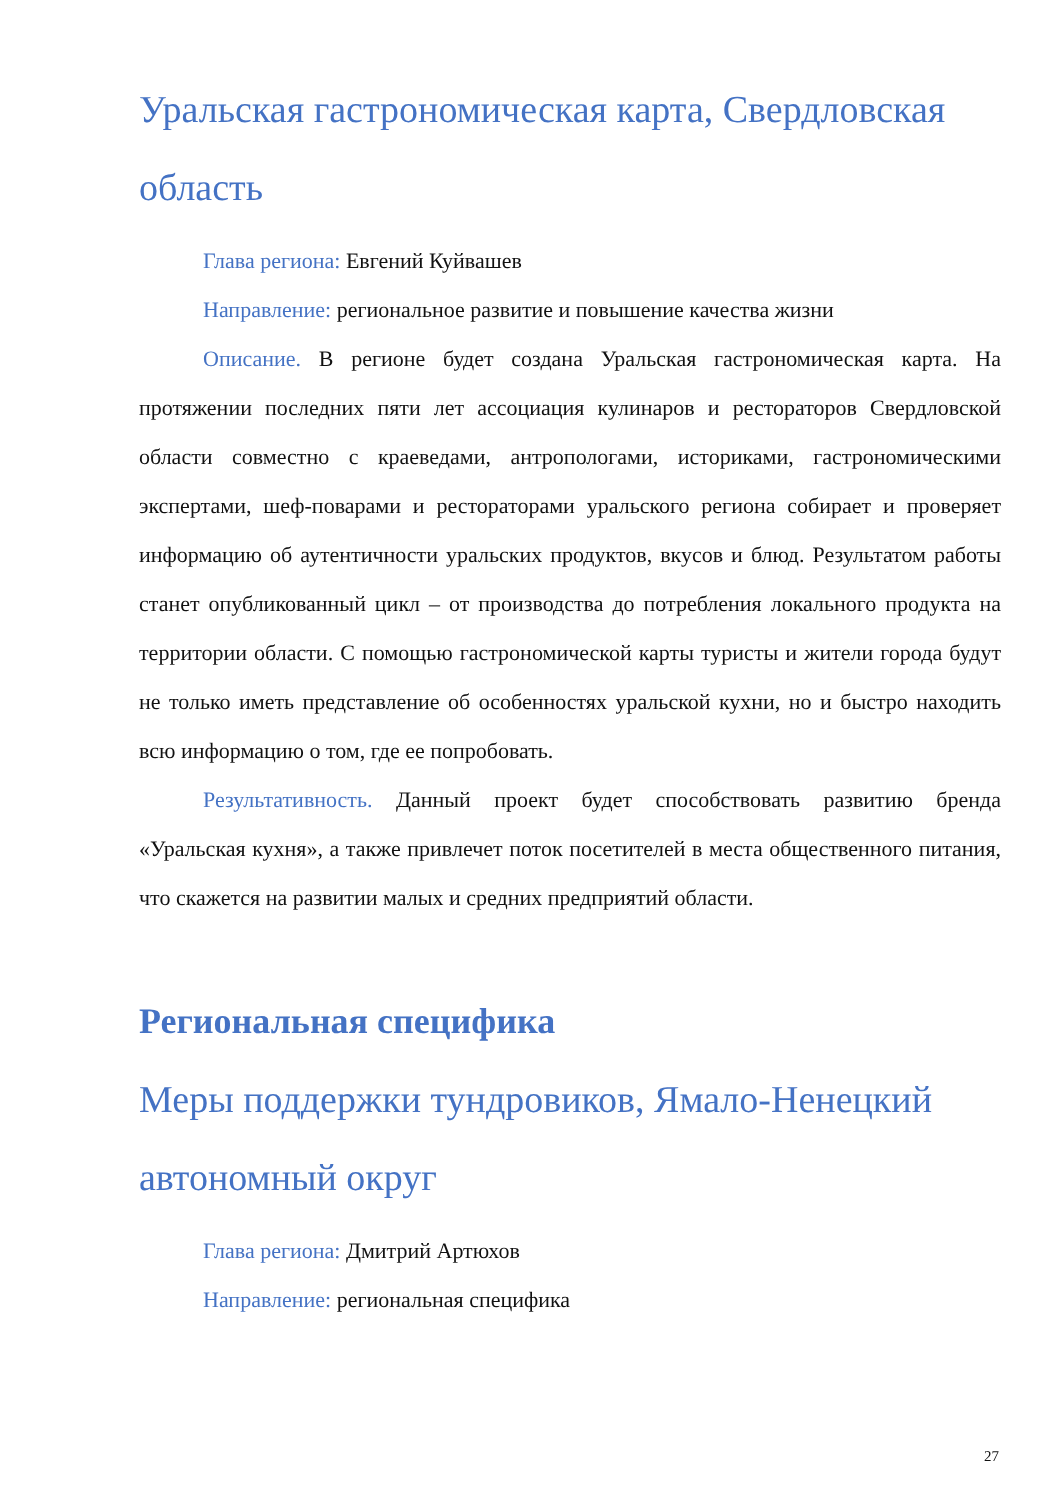Уральская гастрономическая карта, Свердловская область
Глава региона: Евгений Куйвашев
Направление: региональное развитие и повышение качества жизни
Описание. В регионе будет создана Уральская гастрономическая карта. На протяжении последних пяти лет ассоциация кулинаров и рестораторов Свердловской области совместно с краеведами, антропологами, историками, гастрономическими экспертами, шеф-поварами и рестораторами уральского региона собирает и проверяет информацию об аутентичности уральских продуктов, вкусов и блюд. Результатом работы станет опубликованный цикл – от производства до потребления локального продукта на территории области. С помощью гастрономической карты туристы и жители города будут не только иметь представление об особенностях уральской кухни, но и быстро находить всю информацию о том, где ее попробовать.
Результативность. Данный проект будет способствовать развитию бренда «Уральская кухня», а также привлечет поток посетителей в места общественного питания, что скажется на развитии малых и средних предприятий области.
Региональная специфика
Меры поддержки тундровиков, Ямало-Ненецкий автономный округ
Глава региона: Дмитрий Артюхов
Направление: региональная специфика
27